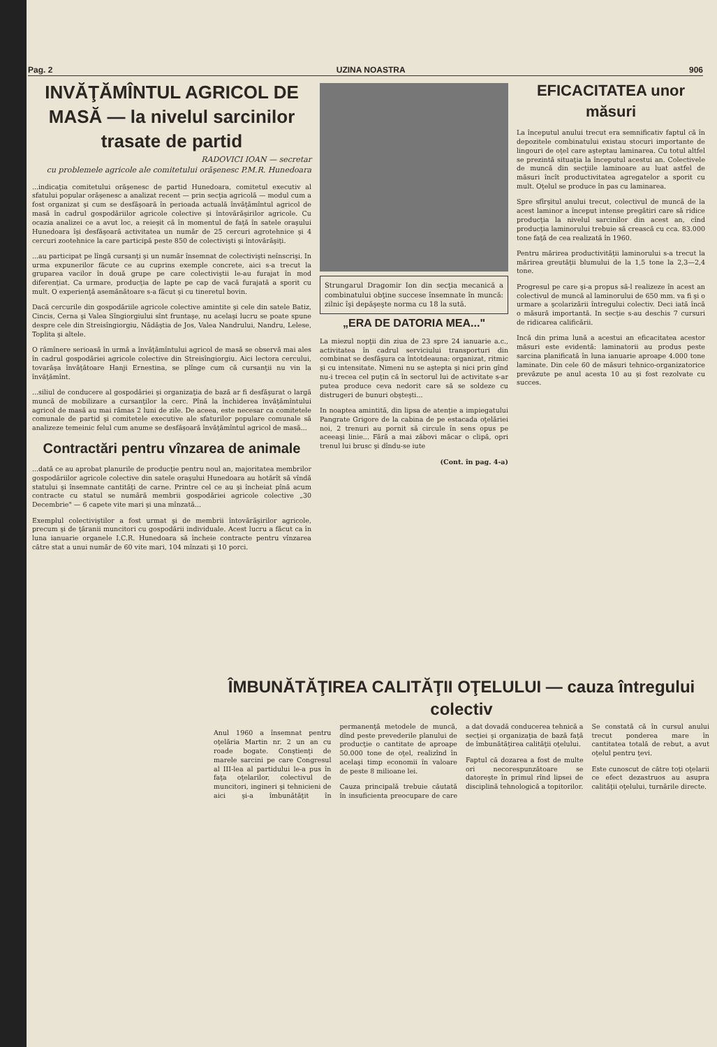Pag. 2 UZINA NOASTRA 906
INVĂŢĂMÎNTUL AGRICOL DE MASĂ — la nivelul sarcinilor trasate de partid
RADOVICI IOAN — secretar
cu problemele agricole ale comitetului orăşenesc P.M.R. Hunedoara
...indicaţia comitetului orăşenesc de partid Hunedoara, comitetul executiv al sfatului popular orăşenesc a analizat recent — prin secţia agricolă — modul cum a fost organizat şi cum se desfăşoară în perioada actuală învăţămîntul agricol de masă în cadrul gospodăriilor agricole colective şi întovărăşirilor agricole. Cu ocazia analizei ce a avut loc, a reieşit că în momentul de faţă în satele oraşului Hunedoara îşi desfăşoară activitatea un număr de 25 cercuri agrotehnice şi 4 cercuri zootehnice la care participă peste 850 de colectivişti şi întovărăşiţi.
...au participat pe lîngă cursanţi şi un număr însemnat de colectivişti neînscrişi. In urma expunerilor făcute ce au cuprins exemple concrete, aici s-a trecut la gruparea vacilor în două grupe pe care colectiviştii le-au furajat în mod diferenţiat. Ca urmare, producţia de lapte pe cap de vacă furajată a sporit cu mult. O experienţă asemănătoare s-a făcut şi cu tineretul bovin.
Dacă cercurile din gospodăriile agricole colective amintite şi cele din satele Batiz, Cincis, Cerna şi Valea Sîngiorgiului sînt fruntaşe, nu acelaşi lucru se poate spune despre cele din Streisîngiorgiu, Nădăştia de Jos, Valea Nandrului, Nandru, Lelese, Toplita şi altele.
O rămînere serioasă în urmă a învăţămîntului agricol de masă se observă mai ales în cadrul gospodăriei agricole colective din Streisîngiorgiu. Aici lectora cercului, tovarăşa învăţătoare Hanji Ernestina, se plînge cum că cursanţii nu vin la învăţămînt.
...siliul de conducere al gospodăriei şi organizaţia de bază ar fi desfăşurat o largă muncă de mobilizare a cursanţilor la cerc. Pînă la închiderea învăţămîntului agricol de masă au mai rămas 2 luni de zile. De aceea, este necesar ca comitetele comunale de partid şi comitetele executive ale sfaturilor populare comunale să analizeze temeinic felul cum anume se desfăşoară învăţămîntul agricol de masă...
Contractări pentru vînzarea de animale
...dată ce au aprobat planurile de producţie pentru noul an, majoritatea membrilor gospodăriilor agricole colective din satele oraşului Hunedoara au hotărît să vîndă statului şi însemnate cantităţi de carne. Printre cel ce au şi încheiat pînă acum contracte cu statul se numără membrii gospodăriei agricole colective „30 Decembrie" — 6 capete vite mari şi una mînzată...
Exemplul colectiviştilor a fost urmat şi de membrii întovărăşirilor agricole, precum şi de ţăranii muncitori cu gospodării individuale. Acest lucru a făcut ca în luna ianuarie organele I.C.R. Hunedoara să încheie contracte pentru vînzarea către stat a unui număr de 60 vite mari, 104 mînzati şi 10 porci.
Strungarul Dragomir Ion din secţia mecanică a combinatului obţine succese însemnate în muncă: zilnic îşi depăşeşte norma cu 18 la sută.
„ERA DE DATORIA MEA..."
La miezul nopţii din ziua de 23 spre 24 ianuarie a.c., activitatea în cadrul serviciului transporturi din combinat se desfăşura ca întotdeauna: organizat, ritmic şi cu intensitate. Nimeni nu se aştepta şi nici prin gînd nu-i trecea cel puţin că în sectorul lui de activitate s-ar putea produce ceva nedorit care să se soldeze cu distrugeri de bunuri obşteşti...
In noaptea amintită, din lipsa de atenţie a impiegatului Pangrate Grigore de la cabina de pe estacada oţelăriei noi, 2 trenuri au pornit să circule în sens opus pe aceeaşi linie... Fără a mai zăbovi măcar o clipă, opri trenul lui brusc şi dîndu-se iute
(Cont. în pag. 4-a)
EFICACITATEA unor măsuri
La începutul anului trecut era semnificativ faptul că în depozitele combinatului existau stocuri importante de lingouri de oţel care aşteptau laminarea. Cu totul altfel se prezintă situaţia la începutul acestui an. Colectivele de muncă din secţiile laminoare au luat astfel de măsuri încît productivitatea agregatelor a sporit cu mult. Oţelul se produce în pas cu laminarea.
Spre sfîrşitul anului trecut, colectivul de muncă de la acest laminor a început intense pregătiri care să ridice producţia la nivelul sarcinilor din acest an, cînd producţia laminorului trebuie să crească cu cca. 83.000 tone faţă de cea realizată în 1960.
Pentru mărirea productivităţii laminorului s-a trecut la mărirea greutăţii blumului de la 1,5 tone la 2,3—2,4 tone.
Progresul pe care şi-a propus să-l realizeze în acest an colectivul de muncă al laminorului de 650 mm. va fi şi o urmare a şcolarizării întregului colectiv. Deci iată încă o măsură importantă. In secţie s-au deschis 7 cursuri de ridicarea calificării.
Incă din prima lună a acestui an eficacitatea acestor măsuri este evidentă: laminatorii au produs peste sarcina planificată în luna ianuarie aproape 4.000 tone laminate. Din cele 60 de măsuri tehnico-organizatorice prevăzute pe anul acesta 10 au şi fost rezolvate cu succes.
ÎMBUNĂTĂŢIREA CALITĂŢII OŢELULUI — cauza întregului colectiv
Anul 1960 a însemnat pentru oţelăria Martin nr. 2 un an cu roade bogate. Conştienţi de marele sarcini pe care Congresul al III-lea al partidului le-a pus în faţa oţelarilor, colectivul de muncitori, ingineri şi tehnicieni de aici şi-a îmbunătăţit în permanenţă metodele de muncă, dînd peste prevederile planului de producţie o cantitate de aproape 50.000 tone de oţel, realizînd în acelaşi timp economii în valoare de peste 8 milioane lei.
Cauza principală trebuie căutată în insuficienta preocupare de care a dat dovadă conducerea tehnică a secţiei şi organizaţia de bază faţă de îmbunătăţirea calităţii oţelului.
Faptul că dozarea a fost de multe ori necorespunzătoare se datoreşte în primul rînd lipsei de disciplină tehnologică a topitorilor.
Se constată că în cursul anului trecut ponderea mare în cantitatea totală de rebut, a avut oţelul pentru ţevi.
Este cunoscut de către toţi oţelarii ce efect dezastruos au asupra calităţii oţelului, turnările directe.